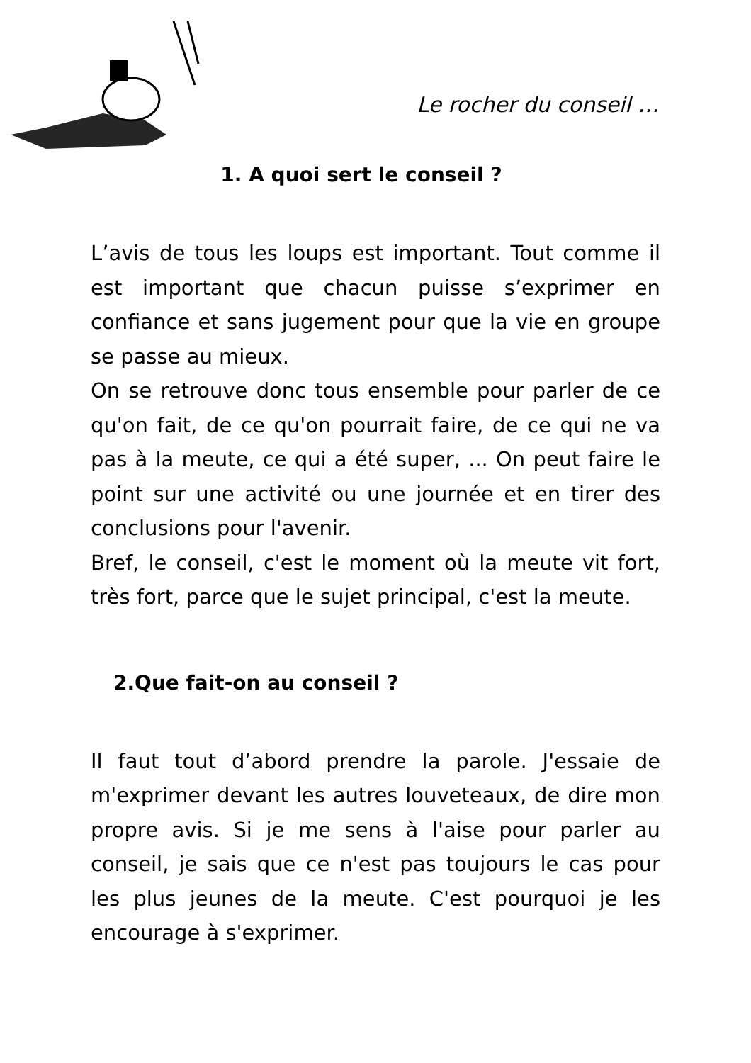Le rocher du conseil …
1. A quoi sert le conseil ?
L’avis de tous les loups est important. Tout comme il est important que chacun puisse s’exprimer en confiance et sans jugement pour que la vie en groupe se passe au mieux.
On se retrouve donc tous ensemble pour parler de ce qu'on fait, de ce qu'on pourrait faire, de ce qui ne va pas à la meute, ce qui a été super, ... On peut faire le point sur une activité ou une journée et en tirer des conclusions pour l'avenir.
Bref, le conseil, c'est le moment où la meute vit fort, très fort, parce que le sujet principal, c'est la meute.
2.Que fait-on au conseil ?
Il faut tout d’abord prendre la parole. J'essaie de m'exprimer devant les autres louveteaux, de dire mon propre avis. Si je me sens à l'aise pour parler au conseil, je sais que ce n'est pas toujours le cas pour les plus jeunes de la meute. C'est pourquoi je les encourage à s'exprimer.